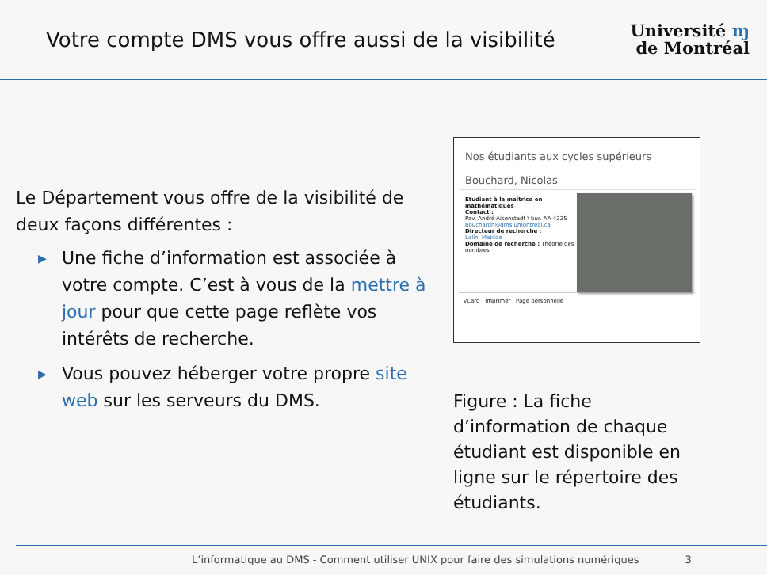Votre compte DMS vous offre aussi de la visibilité
Université ɱ
de Montréal
Le Département vous offre de la visibilité de deux façons différentes :
▶ Une fiche d’information est associée à votre compte. C’est à vous de la mettre à jour pour que cette page reflète vos intérêts de recherche.
▶ Vous pouvez héberger votre propre site web sur les serveurs du DMS.
Nos étudiants aux cycles supérieurs
Bouchard, Nicolas
Étudiant à la maîtrise en mathématiques
Contact :
Pav. André-Aisenstadt \ bur. AA-4225
bouchardn@dms.umontreal.ca
Directeur de recherche :
Lalín, Matilde
Domaine de recherche : Théorie des nombres
vCard Imprimer Page personnelle
Figure : La fiche d’information de chaque étudiant est disponible en ligne sur le répertoire des étudiants.
L’informatique au DMS - Comment utiliser UNIX pour faire des simulations numériques 3